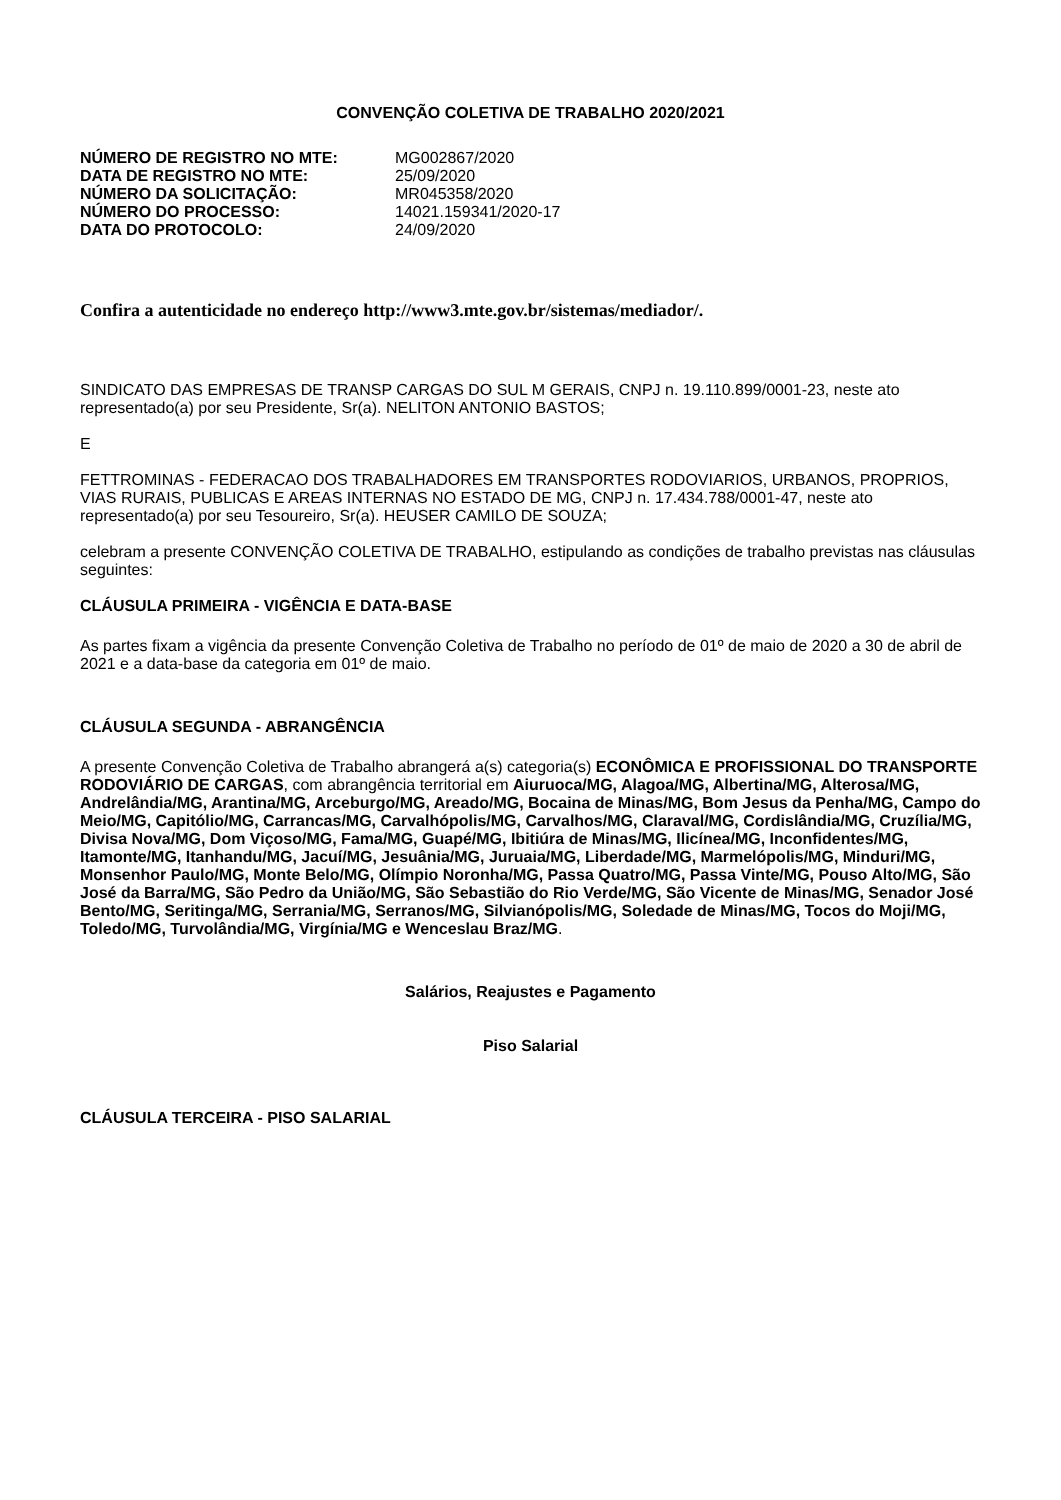CONVENÇÃO COLETIVA DE TRABALHO 2020/2021
| NÚMERO DE REGISTRO NO MTE: | MG002867/2020 |
| DATA DE REGISTRO NO MTE: | 25/09/2020 |
| NÚMERO DA SOLICITAÇÃO: | MR045358/2020 |
| NÚMERO DO PROCESSO: | 14021.159341/2020-17 |
| DATA DO PROTOCOLO: | 24/09/2020 |
Confira a autenticidade no endereço http://www3.mte.gov.br/sistemas/mediador/.
SINDICATO DAS EMPRESAS DE TRANSP CARGAS DO SUL M GERAIS, CNPJ n. 19.110.899/0001-23, neste ato representado(a) por seu Presidente, Sr(a). NELITON ANTONIO BASTOS;
E
FETTROMINAS - FEDERACAO DOS TRABALHADORES EM TRANSPORTES RODOVIARIOS, URBANOS, PROPRIOS, VIAS RURAIS, PUBLICAS E AREAS INTERNAS NO ESTADO DE MG, CNPJ n. 17.434.788/0001-47, neste ato representado(a) por seu Tesoureiro, Sr(a). HEUSER CAMILO DE SOUZA;
celebram a presente CONVENÇÃO COLETIVA DE TRABALHO, estipulando as condições de trabalho previstas nas cláusulas seguintes:
CLÁUSULA PRIMEIRA - VIGÊNCIA E DATA-BASE
As partes fixam a vigência da presente Convenção Coletiva de Trabalho no período de 01º de maio de 2020 a 30 de abril de 2021 e a data-base da categoria em 01º de maio.
CLÁUSULA SEGUNDA - ABRANGÊNCIA
A presente Convenção Coletiva de Trabalho abrangerá a(s) categoria(s) ECONÔMICA E PROFISSIONAL DO TRANSPORTE RODOVIÁRIO DE CARGAS, com abrangência territorial em Aiuruoca/MG, Alagoa/MG, Albertina/MG, Alterosa/MG, Andrelândia/MG, Arantina/MG, Arceburgo/MG, Areado/MG, Bocaina de Minas/MG, Bom Jesus da Penha/MG, Campo do Meio/MG, Capitólio/MG, Carrancas/MG, Carvalhópolis/MG, Carvalhos/MG, Claraval/MG, Cordislândia/MG, Cruzília/MG, Divisa Nova/MG, Dom Viçoso/MG, Fama/MG, Guapé/MG, Ibitiúra de Minas/MG, Ilicínea/MG, Inconfidentes/MG, Itamonte/MG, Itanhandu/MG, Jacuí/MG, Jesuânia/MG, Juruaia/MG, Liberdade/MG, Marmelópolis/MG, Minduri/MG, Monsenhor Paulo/MG, Monte Belo/MG, Olímpio Noronha/MG, Passa Quatro/MG, Passa Vinte/MG, Pouso Alto/MG, São José da Barra/MG, São Pedro da União/MG, São Sebastião do Rio Verde/MG, São Vicente de Minas/MG, Senador José Bento/MG, Seritinga/MG, Serrania/MG, Serranos/MG, Silvianópolis/MG, Soledade de Minas/MG, Tocos do Moji/MG, Toledo/MG, Turvolândia/MG, Virgínia/MG e Wenceslau Braz/MG.
Salários, Reajustes e Pagamento
Piso Salarial
CLÁUSULA TERCEIRA - PISO SALARIAL